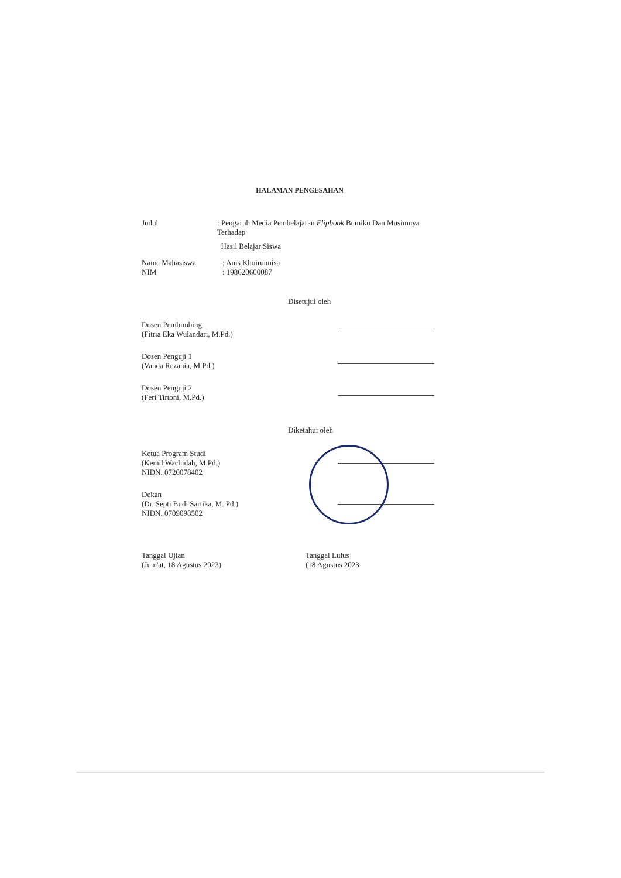HALAMAN PENGESAHAN
Judul : Pengaruh Media Pembelajaran Flipbook Bumiku Dan Musimnya Terhadap
Hasil Belajar Siswa
Nama Mahasiswa : Anis Khoirunnisa
NIM : 198620600087
Disetujui oleh
Dosen Pembimbing
(Fitria Eka Wulandari, M.Pd.)
Dosen Penguji 1
(Vanda Rezania, M.Pd.)
Dosen Penguji 2
(Feri Tirtoni, M.Pd.)
Diketahui oleh
Ketua Program Studi
(Kemil Wachidah, M.Pd.)
NIDN. 0720078402
Dekan
(Dr. Septi Budi Sartika, M. Pd.)
NIDN. 0709098502
Tanggal Ujian
(Jum'at, 18 Agustus 2023)
Tanggal Lulus
(18 Agustus 2023